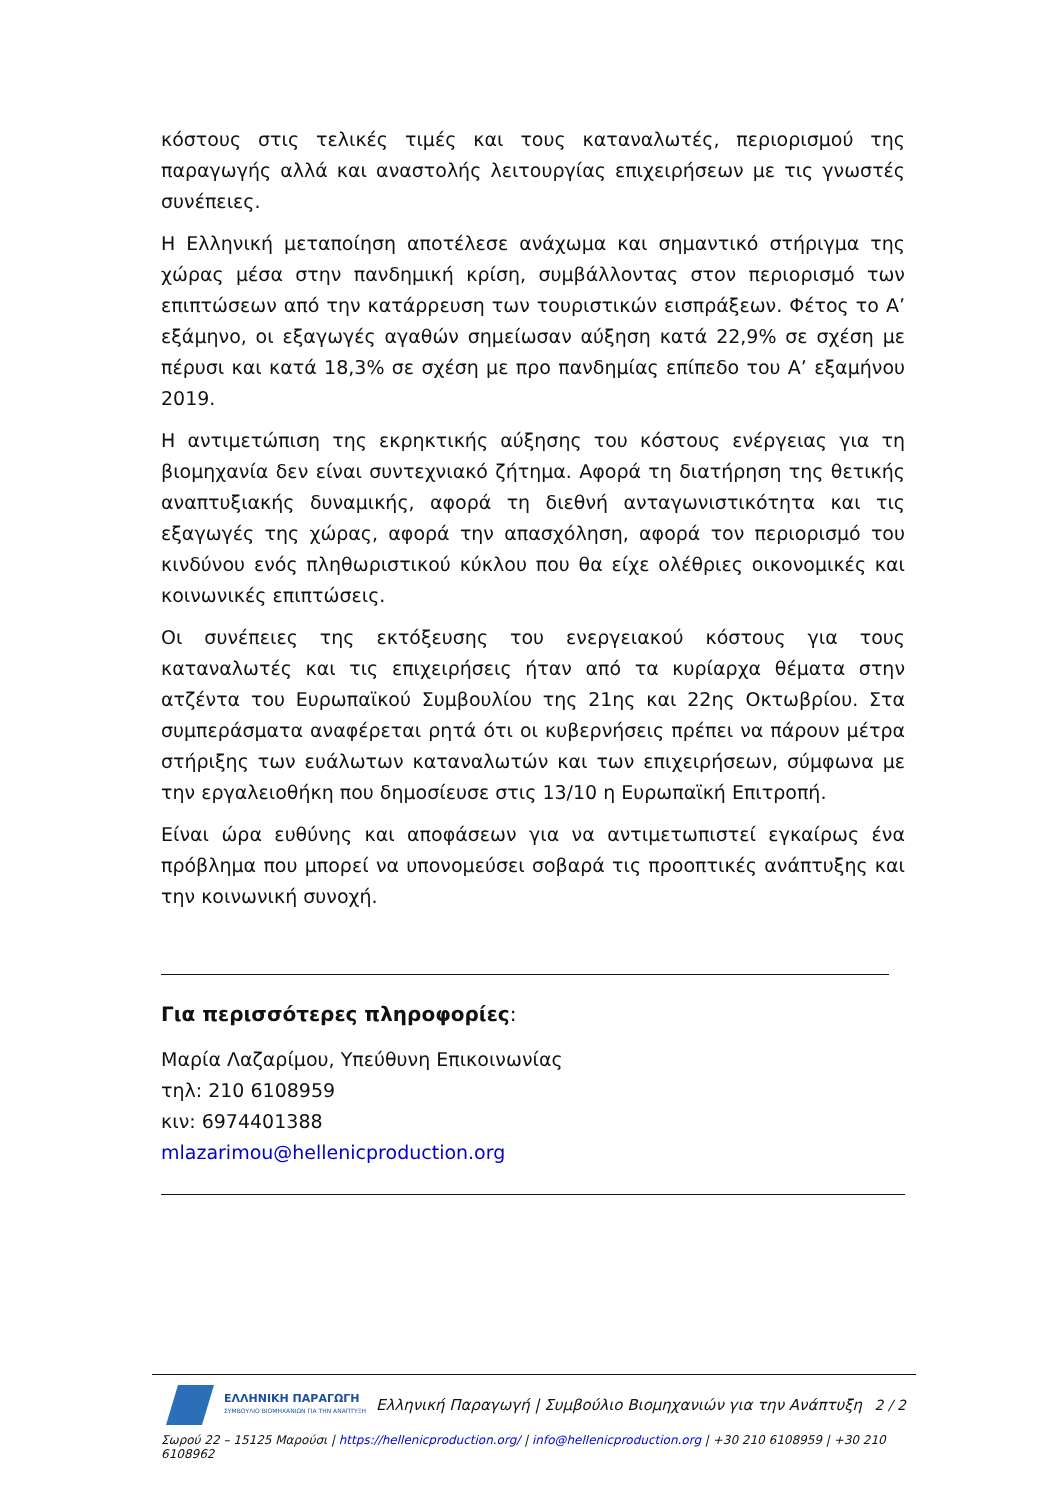κόστους στις τελικές τιμές και τους καταναλωτές, περιορισμού της παραγωγής αλλά και αναστολής λειτουργίας επιχειρήσεων με τις γνωστές συνέπειες.
Η Ελληνική μεταποίηση αποτέλεσε ανάχωμα και σημαντικό στήριγμα της χώρας μέσα στην πανδημική κρίση, συμβάλλοντας στον περιορισμό των επιπτώσεων από την κατάρρευση των τουριστικών εισπράξεων. Φέτος το Α’ εξάμηνο, οι εξαγωγές αγαθών σημείωσαν αύξηση κατά 22,9% σε σχέση με πέρυσι και κατά 18,3% σε σχέση με προ πανδημίας επίπεδο του Α’ εξαμήνου 2019.
Η αντιμετώπιση της εκρηκτικής αύξησης του κόστους ενέργειας για τη βιομηχανία δεν είναι συντεχνιακό ζήτημα. Αφορά τη διατήρηση της θετικής αναπτυξιακής δυναμικής, αφορά τη διεθνή ανταγωνιστικότητα και τις εξαγωγές της χώρας, αφορά την απασχόληση, αφορά τον περιορισμό του κινδύνου ενός πληθωριστικού κύκλου που θα είχε ολέθριες οικονομικές και κοινωνικές επιπτώσεις.
Οι συνέπειες της εκτόξευσης του ενεργειακού κόστους για τους καταναλωτές και τις επιχειρήσεις ήταν από τα κυρίαρχα θέματα στην ατζέντα του Ευρωπαϊκού Συμβουλίου της 21ης και 22ης Οκτωβρίου. Στα συμπεράσματα αναφέρεται ρητά ότι οι κυβερνήσεις πρέπει να πάρουν μέτρα στήριξης των ευάλωτων καταναλωτών και των επιχειρήσεων, σύμφωνα με την εργαλειοθήκη που δημοσίευσε στις 13/10 η Ευρωπαϊκή Επιτροπή.
Είναι ώρα ευθύνης και αποφάσεων για να αντιμετωπιστεί εγκαίρως ένα πρόβλημα που μπορεί να υπονομεύσει σοβαρά τις προοπτικές ανάπτυξης και την κοινωνική συνοχή.
Για περισσότερες πληροφορίες:
Μαρία Λαζαρίμου, Υπεύθυνη Επικοινωνίας
τηλ: 210 6108959
κιν: 6974401388
mlazarimou@hellenicproduction.org
ΕΛΛΗΝΙΚΗ ΠΑΡΑΓΩΓΗ
ΣΥΜΒΟΥΛΙΟ ΒΙΟΜΗΧΑΝΙΩΝ ΓΙΑ ΤΗΝ ΑΝΑΠΤΥΞΗ
Ελληνική Παραγωγή | Συμβούλιο Βιομηχανιών για την Ανάπτυξη 2 / 2
Σωρού 22 – 15125 Μαρούσι | https://hellenicproduction.org/ | info@hellenicproduction.org | +30 210 6108959 | +30 210 6108962